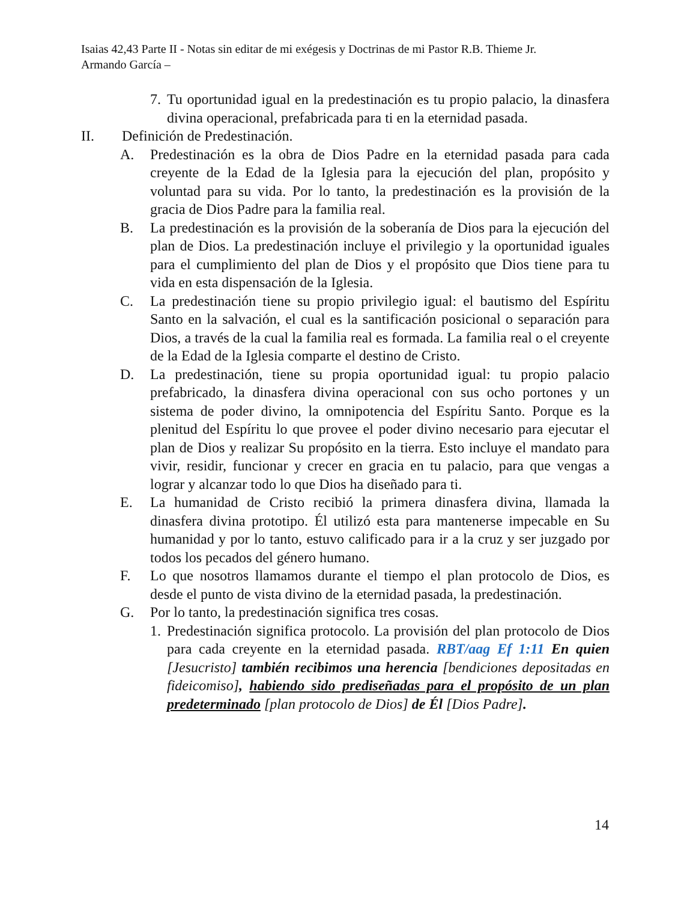Isaias 42,43 Parte II - Notas sin editar de mi exégesis y Doctrinas de mi Pastor R.B. Thieme Jr.
Armando García –
7. Tu oportunidad igual en la predestinación es tu propio palacio, la dinasfera divina operacional, prefabricada para ti en la eternidad pasada.
II. Definición de Predestinación.
A. Predestinación es la obra de Dios Padre en la eternidad pasada para cada creyente de la Edad de la Iglesia para la ejecución del plan, propósito y voluntad para su vida. Por lo tanto, la predestinación es la provisión de la gracia de Dios Padre para la familia real.
B. La predestinación es la provisión de la soberanía de Dios para la ejecución del plan de Dios. La predestinación incluye el privilegio y la oportunidad iguales para el cumplimiento del plan de Dios y el propósito que Dios tiene para tu vida en esta dispensación de la Iglesia.
C. La predestinación tiene su propio privilegio igual: el bautismo del Espíritu Santo en la salvación, el cual es la santificación posicional o separación para Dios, a través de la cual la familia real es formada. La familia real o el creyente de la Edad de la Iglesia comparte el destino de Cristo.
D. La predestinación, tiene su propia oportunidad igual: tu propio palacio prefabricado, la dinasfera divina operacional con sus ocho portones y un sistema de poder divino, la omnipotencia del Espíritu Santo. Porque es la plenitud del Espíritu lo que provee el poder divino necesario para ejecutar el plan de Dios y realizar Su propósito en la tierra. Esto incluye el mandato para vivir, residir, funcionar y crecer en gracia en tu palacio, para que vengas a lograr y alcanzar todo lo que Dios ha diseñado para ti.
E. La humanidad de Cristo recibió la primera dinasfera divina, llamada la dinasfera divina prototipo. Él utilizó esta para mantenerse impecable en Su humanidad y por lo tanto, estuvo calificado para ir a la cruz y ser juzgado por todos los pecados del género humano.
F. Lo que nosotros llamamos durante el tiempo el plan protocolo de Dios, es desde el punto de vista divino de la eternidad pasada, la predestinación.
G. Por lo tanto, la predestinación significa tres cosas.
1. Predestinación significa protocolo. La provisión del plan protocolo de Dios para cada creyente en la eternidad pasada. RBT/aag Ef 1:11 En quien [Jesucristo] también recibimos una herencia [bendiciones depositadas en fideicomiso], habiendo sido prediseñadas para el propósito de un plan predeterminado [plan protocolo de Dios] de Él [Dios Padre].
14